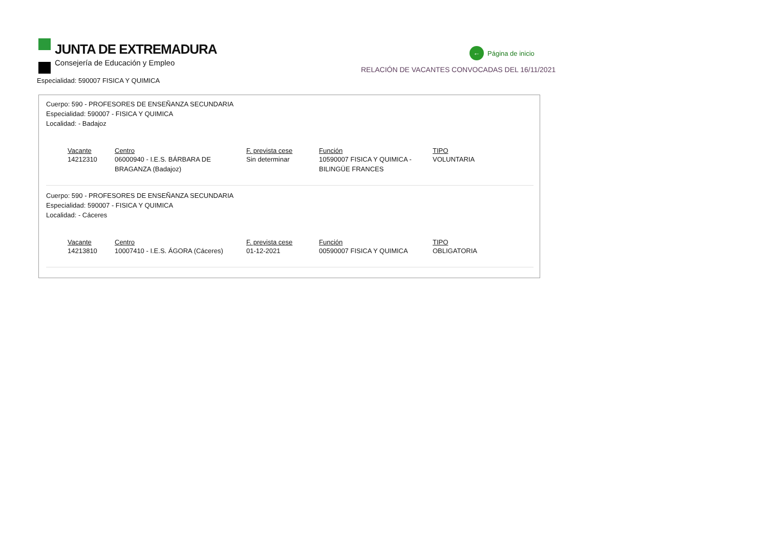JUNTA DE EXTREMADURA
Consejería de Educación y Empleo
← Página de inicio
RELACIÓN DE VACANTES CONVOCADAS DEL 16/11/2021
Especialidad: 590007 FISICA Y QUIMICA
Cuerpo: 590 - PROFESORES DE ENSEÑANZA SECUNDARIA
Especialidad: 590007 - FISICA Y QUIMICA
Localidad: - Badajoz
| Vacante | Centro | F. prevista cese | Función | TIPO |
| --- | --- | --- | --- | --- |
| 14212310 | 06000940 - I.E.S. BÁRBARA DE BRAGANZA (Badajoz) | Sin determinar | 10590007 FISICA Y QUIMICA - BILINGÜE FRANCES | VOLUNTARIA |
Cuerpo: 590 - PROFESORES DE ENSEÑANZA SECUNDARIA
Especialidad: 590007 - FISICA Y QUIMICA
Localidad: - Cáceres
| Vacante | Centro | F. prevista cese | Función | TIPO |
| --- | --- | --- | --- | --- |
| 14213810 | 10007410 - I.E.S. ÁGORA (Cáceres) | 01-12-2021 | 00590007 FISICA Y QUIMICA | OBLIGATORIA |